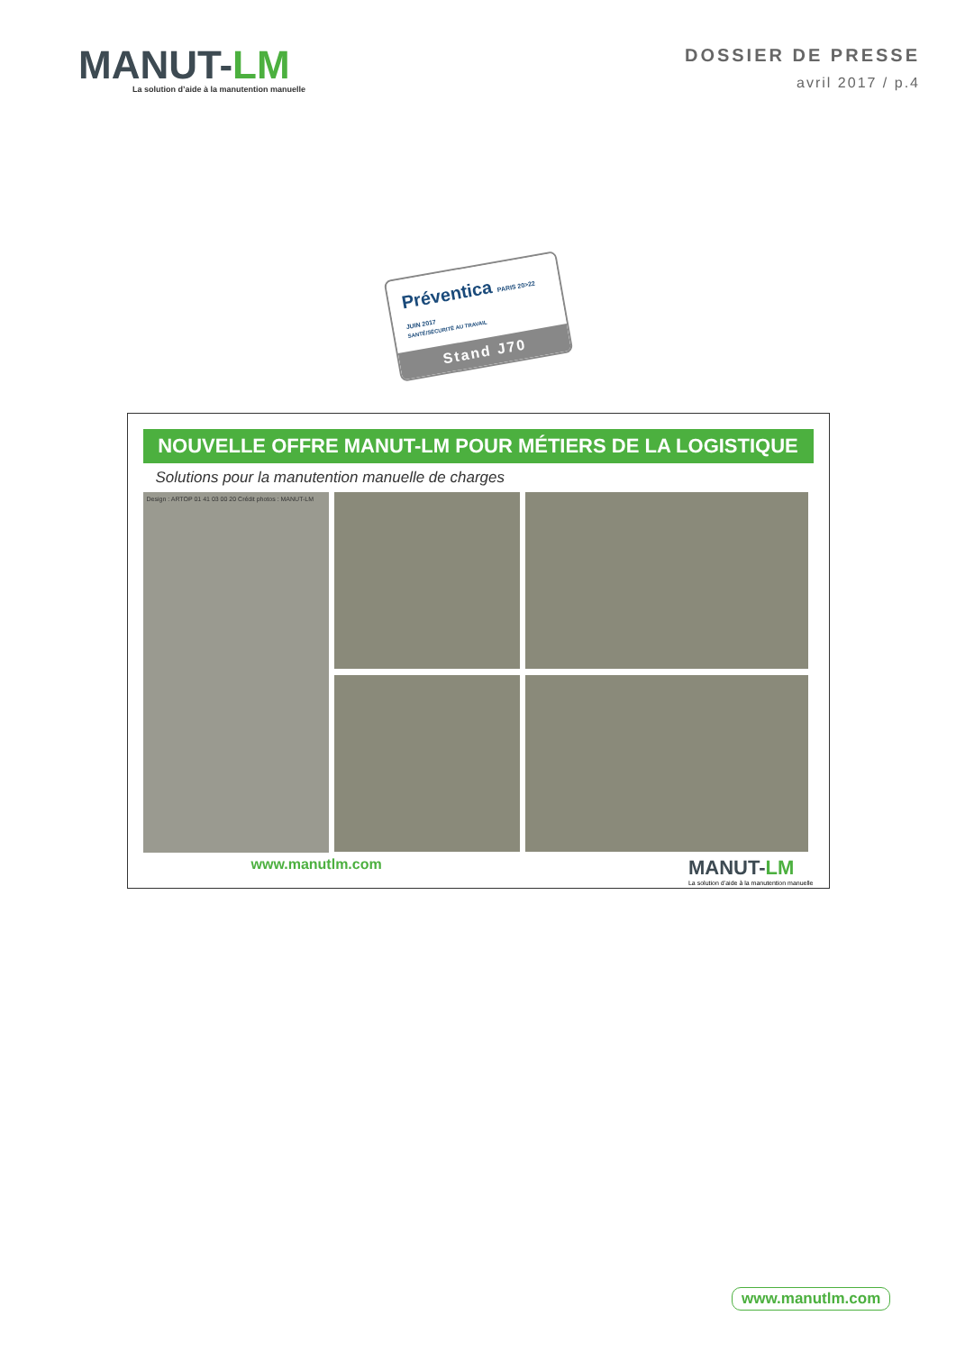MANUT-LM
La solution d’aide à la manutention manuelle
DOSSIER DE PRESSE
avril 2017 / p.4
Préventica PARIS 20>22 JUIN 2017
SANTÉ/SÉCURITÉ AU TRAVAIL
Stand J70
NOUVELLE OFFRE MANUT-LM POUR MÉTIERS DE LA LOGISTIQUE
Solutions pour la manutention manuelle de charges
Design : ARTOP 01 41 03 00 20 Crédit photos : MANUT-LM
www.manutlm.com
MANUT-LM
La solution d’aide à la manutention manuelle
www.manutlm.com